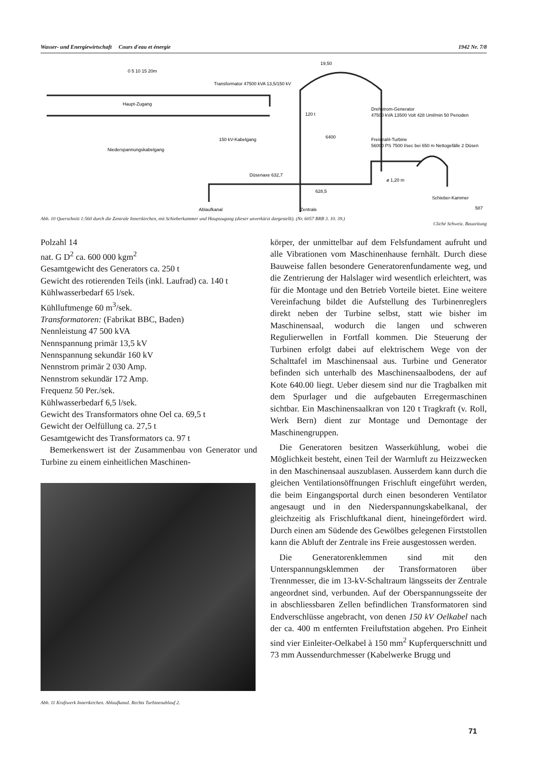Wasser- und Energiewirtschaft Cours d'eau et énergie 1942 Nr. 7/8
Transformator 47500 kVA 13,5/150 kV
Haupt-Zugang
Niederspannungskabelgang
150 kV-Kabelgang
Drehstrom-Generator
47500 kVA 13500 Volt 428 Uml/min 50 Perioden
Freistrahl-Turbine
56000 PS 7500 l/sec bei 650 m Nettogefälle 2 Düsen
Düsenaxe 632,7
Ablaufkanal
Zentrale
Schieber-Kammer
0 5 10 15 20m
120 t
6400
19,50
628,5
ø 1,20 m
587
Abb. 10 Querschnitt 1:560 durch die Zentrale Innertkirchen, mit Schieberkammer und Hauptzugang (dieser unverkürzt dargestellt). (Nr. 6057 BRB 3. 10. 39.)
Cliché Schweiz. Bauzeitung
Polzahl 14
nat. G D<sup>2</sup> ca. 600 000 kgm<sup>2</sup>
Gesamtgewicht des Generators ca. 250 t
Gewicht des rotierenden Teils (inkl. Laufrad) ca. 140 t
Kühlwasserbedarf 65 l/sek.
Kühlluftmenge 60 m<sup>3</sup>/sek.
Transformatoren: (Fabrikat BBC, Baden)
Nennleistung 47 500 kVA
Nennspannung primär 13,5 kV
Nennspannung sekundär 160 kV
Nennstrom primär 2 030 Amp.
Nennstrom sekundär 172 Amp.
Frequenz 50 Per./sek.
Kühlwasserbedarf 6,5 l/sek.
Gewicht des Transformators ohne Oel ca. 69,5 t
Gewicht der Oelfüllung ca. 27,5 t
Gesamtgewicht des Transformators ca. 97 t
Bemerkenswert ist der Zusammenbau von Generator und Turbine zu einem einheitlichen Maschinen-
Abb. 11 Kraftwerk Innertkirchen. Ablaufkanal. Rechts Turbinenablauf 2.
körper, der unmittelbar auf dem Felsfundament aufruht und alle Vibrationen vom Maschinenhause fernhält. Durch diese Bauweise fallen besondere Generatorenfundamente weg, und die Zentrierung der Halslager wird wesentlich erleichtert, was für die Montage und den Betrieb Vorteile bietet. Eine weitere Vereinfachung bildet die Aufstellung des Turbinenreglers direkt neben der Turbine selbst, statt wie bisher im Maschinensaal, wodurch die langen und schweren Regulierwellen in Fortfall kommen. Die Steuerung der Turbinen erfolgt dabei auf elektrischem Wege von der Schalttafel im Maschinensaal aus. Turbine und Generator befinden sich unterhalb des Maschinensaalbodens, der auf Kote 640.00 liegt. Ueber diesem sind nur die Tragbalken mit dem Spurlager und die aufgebauten Erregermaschinen sichtbar. Ein Maschinensaalkran von 120 t Tragkraft (v. Roll, Werk Bern) dient zur Montage und Demontage der Maschinengruppen.
Die Generatoren besitzen Wasserkühlung, wobei die Möglichkeit besteht, einen Teil der Warmluft zu Heizzwecken in den Maschinensaal auszublasen. Ausserdem kann durch die gleichen Ventilationsöffnungen Frischluft eingeführt werden, die beim Eingangsportal durch einen besonderen Ventilator angesaugt und in den Niederspannungskabelkanal, der gleichzeitig als Frischluftkanal dient, hineingefördert wird. Durch einen am Südende des Gewölbes gelegenen Firststollen kann die Abluft der Zentrale ins Freie ausgestossen werden.
Die Generatorenklemmen sind mit den Unterspannungsklemmen der Transformatoren über Trennmesser, die im 13-kV-Schaltraum längsseits der Zentrale angeordnet sind, verbunden. Auf der Oberspannungsseite der in abschliessbaren Zellen befindlichen Transformatoren sind Endverschlüsse angebracht, von denen 150 kV Oelkabel nach der ca. 400 m entfernten Freiluftstation abgehen. Pro Einheit sind vier Einleiter-Oelkabel à 150 mm<sup>2</sup> Kupferquerschnitt und 73 mm Aussendurchmesser (Kabelwerke Brugg und
71